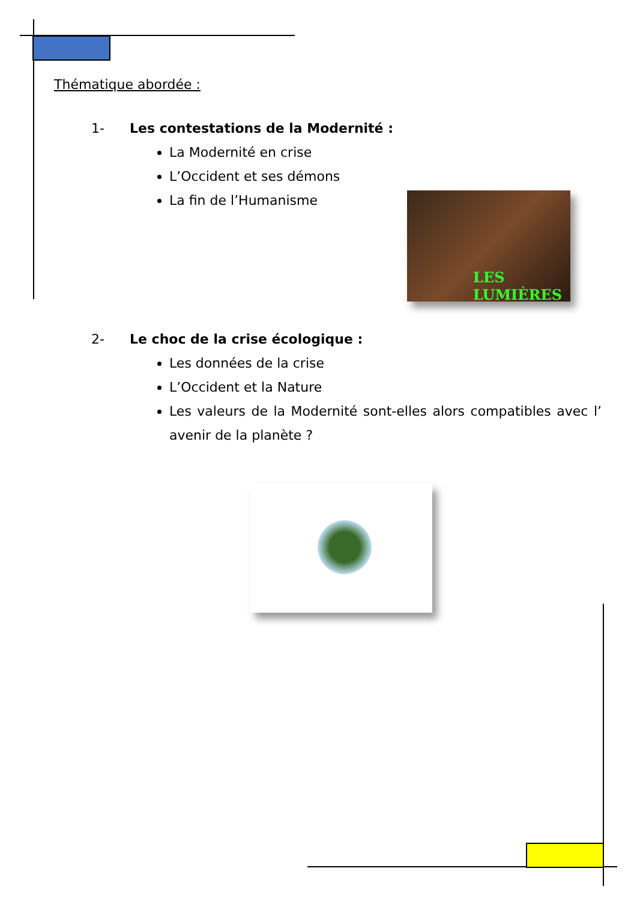LES
LUMIÈRES
Thématique abordée :
1- Les contestations de la Modernité :
La Modernité en crise
L’Occident et ses démons
La fin de l’Humanisme
2- Le choc de la crise écologique :
Les données de la crise
L’Occident et la Nature
Les valeurs de la Modernité sont-elles alors compatibles avec l’ avenir de la planète ?